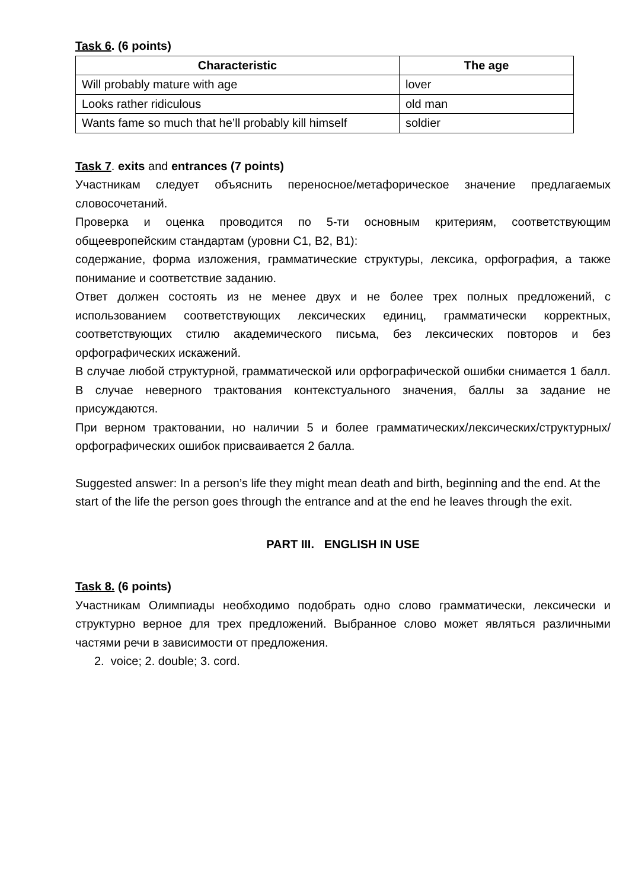Task 6. (6 points)
| Characteristic | The age |
| --- | --- |
| Will probably mature with age | lover |
| Looks rather ridiculous | old man |
| Wants fame so much that he’ll probably kill himself | soldier |
Task 7. exits and entrances (7 points)
Участникам следует объяснить переносное/метафорическое значение предлагаемых словосочетаний.
Проверка и оценка проводится по 5-ти основным критериям, соответствующим общеевропейским стандартам (уровни C1, B2, B1):
содержание, форма изложения, грамматические структуры, лексика, орфография, а также понимание и соответствие заданию.
Ответ должен состоять из не менее двух и не более трех полных предложений, с использованием соответствующих лексических единиц, грамматически корректных, соответствующих стилю академического письма, без лексических повторов и без орфографических искажений.
В случае любой структурной, грамматической или орфографической ошибки снимается 1 балл. В случае неверного трактования контекстуального значения, баллы за задание не присуждаются.
При верном трактовании, но наличии 5 и более грамматических/лексических/структурных/орфографических ошибок присваивается 2 балла.
Suggested answer: In a person’s life they might mean death and birth, beginning and the end. At the start of the life the person goes through the entrance and at the end he leaves through the exit.
PART III. ENGLISH IN USE
Task 8. (6 points)
Участникам Олимпиады необходимо подобрать одно слово грамматически, лексически и структурно верное для трех предложений. Выбранное слово может являться различными частями речи в зависимости от предложения.
2. voice; 2. double; 3. cord.